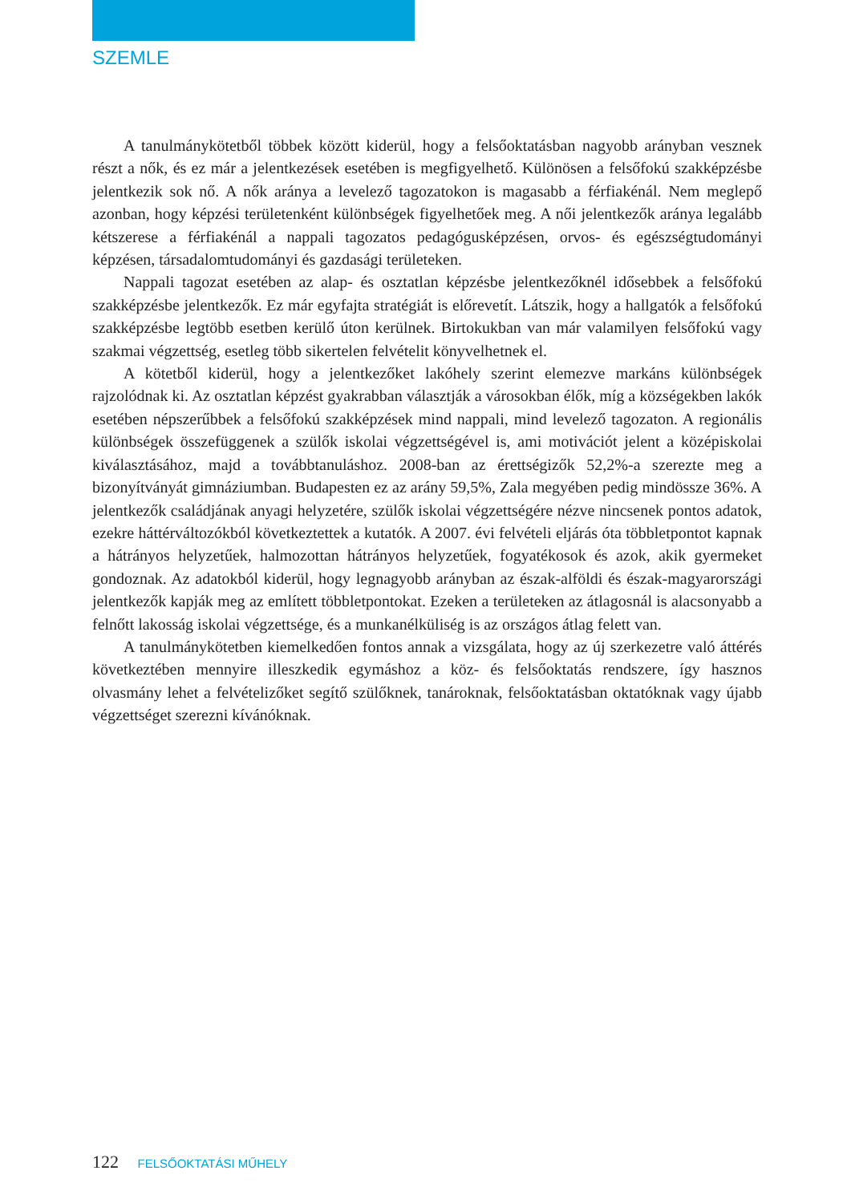SZEMLE
A tanulmánykötetből többek között kiderül, hogy a felsőoktatásban nagyobb arányban vesznek részt a nők, és ez már a jelentkezések esetében is megfigyelhető. Különösen a felsőfokú szakképzésbe jelentkezik sok nő. A nők aránya a levelező tagozatokon is magasabb a férfiakénál. Nem meglepő azonban, hogy képzési területenként különbségek figyelhetőek meg. A női jelentkezők aránya legalább kétszerese a férfiakénál a nappali tagozatos pedagógusképzésen, orvos- és egészségtudományi képzésen, társadalomtudományi és gazdasági területeken.
Nappali tagozat esetében az alap- és osztatlan képzésbe jelentkezőknél idősebbek a felsőfokú szakképzésbe jelentkezők. Ez már egyfajta stratégiát is előrevetít. Látszik, hogy a hallgatók a felsőfokú szakképzésbe legtöbb esetben kerülő úton kerülnek. Birtokukban van már valamilyen felsőfokú vagy szakmai végzettség, esetleg több sikertelen felvételit könyvelhetnek el.
A kötetből kiderül, hogy a jelentkezőket lakóhely szerint elemezve markáns különbségek rajzolódnak ki. Az osztatlan képzést gyakrabban választják a városokban élők, míg a községekben lakók esetében népszerűbbek a felsőfokú szakképzések mind nappali, mind levelező tagozaton. A regionális különbségek összefüggenek a szülők iskolai végzettségével is, ami motivációt jelent a középiskolai kiválasztásához, majd a továbbtanuláshoz. 2008-ban az érettségizők 52,2%-a szerezte meg a bizonyítványát gimnáziumban. Budapesten ez az arány 59,5%, Zala megyében pedig mindössze 36%. A jelentkezők családjának anyagi helyzetére, szülők iskolai végzettségére nézve nincsenek pontos adatok, ezekre háttérváltozókból következtettek a kutatók. A 2007. évi felvételi eljárás óta többletpontot kapnak a hátrányos helyzetűek, halmozottan hátrányos helyzetűek, fogyatékosok és azok, akik gyermeket gondoznak. Az adatokból kiderül, hogy legnagyobb arányban az észak-alföldi és észak-magyarországi jelentkezők kapják meg az említett többletpontokat. Ezeken a területeken az átlagosnál is alacsonyabb a felnőtt lakosság iskolai végzettsége, és a munkanélküliség is az országos átlag felett van.
A tanulmánykötetben kiemelkedően fontos annak a vizsgálata, hogy az új szerkezetre való áttérés következtében mennyire illeszkedik egymáshoz a köz- és felsőoktatás rendszere, így hasznos olvasmány lehet a felvételizőket segítő szülőknek, tanároknak, felsőoktatásban oktatóknak vagy újabb végzettséget szerezni kívánóknak.
122 FELSŐOKTATÁSI MŰHELY